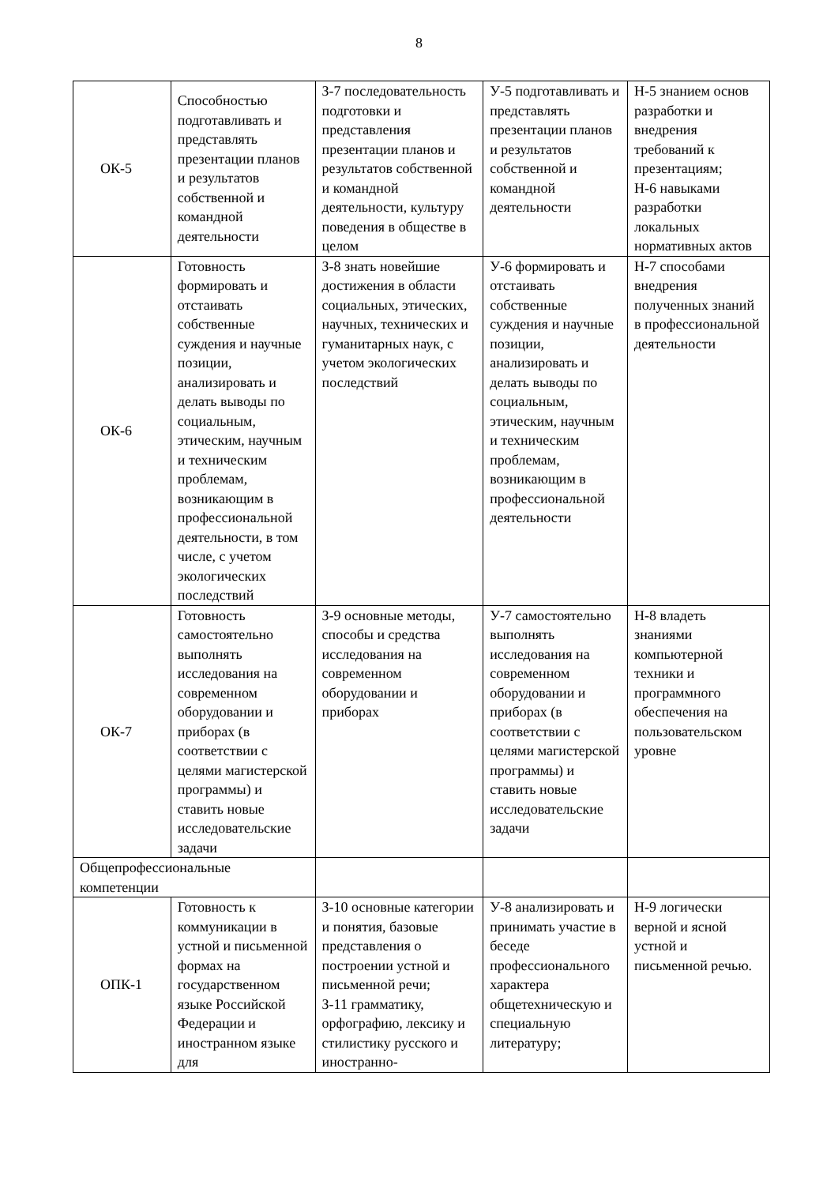8
| ОК-5 | Способностью подготавливать и представлять презентации планов и результатов собственной и командной деятельности | З-7 последовательность подготовки и представления презентации планов и результатов собственной и командной деятельности, культуру поведения в обществе в целом | У-5 подготавливать и представлять презентации планов и результатов собственной и командной деятельности | Н-5 знанием основ разработки и внедрения требований к презентациям; Н-6 навыками разработки локальных нормативных актов |
| ОК-6 | Готовность формировать и отстаивать собственные суждения и научные позиции, анализировать и делать выводы по социальным, этическим, научным и техническим проблемам, возникающим в профессиональной деятельности, в том числе, с учетом экологических последствий | З-8 знать новейшие достижения в области социальных, этических, научных, технических и гуманитарных наук, с учетом экологических последствий | У-6 формировать и отстаивать собственные суждения и научные позиции, анализировать и делать выводы по социальным, этическим, научным и техническим проблемам, возникающим в профессиональной деятельности | Н-7 способами внедрения полученных знаний в профессиональной деятельности |
| ОК-7 | Готовность самостоятельно выполнять исследования на современном оборудовании и приборах (в соответствии с целями магистерской программы) и ставить новые исследовательские задачи | З-9 основные методы, способы и средства исследования на современном оборудовании и приборах | У-7 самостоятельно выполнять исследования на современном оборудовании и приборах (в соответствии с целями магистерской программы) и ставить новые исследовательские задачи | Н-8 владеть знаниями компьютерной техники и программного обеспечения на пользовательском уровне |
| Общепрофессиональные компетенции | | | | |
| ОПК-1 | Готовность к коммуникации в устной и письменной формах на государственном языке Российской Федерации и иностранном языке для | З-10 основные категории и понятия, базовые представления о построении устной и письменной речи; З-11 грамматику, орфографию, лексику и стилистику русского и иностранно- | У-8 анализировать и принимать участие в беседе профессионального характера общетехническую и специальную литературу; | Н-9 логически верной и ясной устной и письменной речью. |